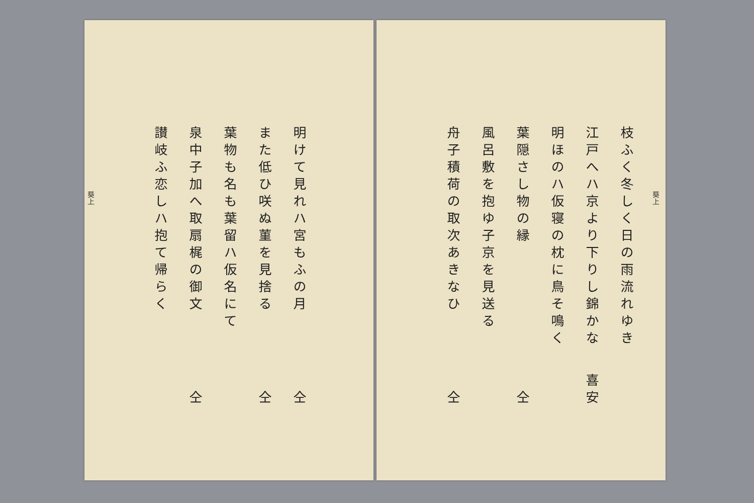葵上
明けて見れハ宮もふの月 仝
また低ひ咲ぬ菫を見捨る 仝
葉物も名も葉留ハ仮名にて
泉中子加へ取扇梶の御文 仝
讃岐ふ恋しハ抱て帰らく
葵上
枝ふく冬しく日の雨流れゆき
江戸へハ京より下りし錦かな 喜安
明ほのハ仮寝の枕に鳥そ鳴く
葉隠さし物の縁 仝
風呂敷を抱ゆ子京を見送る
舟子積荷の取次あきなひ 仝